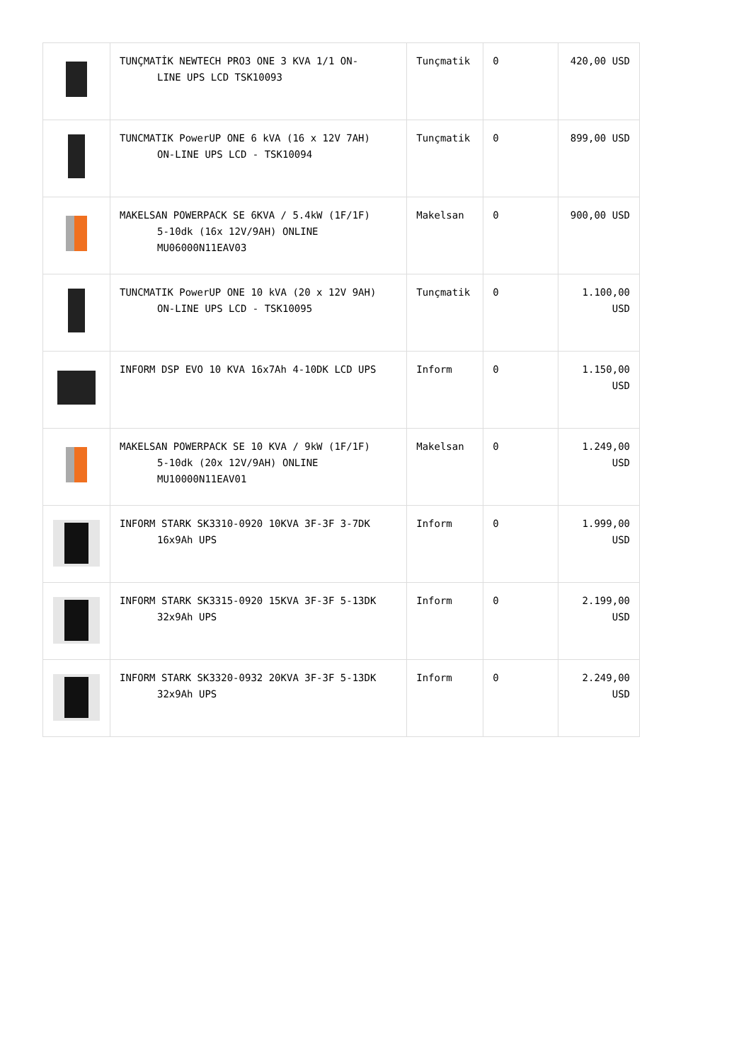| | TUNÇMATİK NEWTECH PRO3 ONE 3 KVA 1/1 ON- LINE UPS LCD TSK10093 | Tunçmatik | 0 | 420,00 USD |
| | TUNCMATIK PowerUP ONE 6 kVA (16 x 12V 7AH) ON-LINE UPS LCD - TSK10094 | Tunçmatik | 0 | 899,00 USD |
| | MAKELSAN POWERPACK SE 6KVA / 5.4kW (1F/1F) 5-10dk (16x 12V/9AH) ONLINE MU06000N11EAV03 | Makelsan | 0 | 900,00 USD |
| | TUNCMATIK PowerUP ONE 10 kVA (20 x 12V 9AH) ON-LINE UPS LCD - TSK10095 | Tunçmatik | 0 | 1.100,00 USD |
| | INFORM DSP EVO 10 KVA 16x7Ah 4-10DK LCD UPS | Inform | 0 | 1.150,00 USD |
| | MAKELSAN POWERPACK SE 10 KVA / 9kW (1F/1F) 5-10dk (20x 12V/9AH) ONLINE MU10000N11EAV01 | Makelsan | 0 | 1.249,00 USD |
| | INFORM STARK SK3310-0920 10KVA 3F-3F 3-7DK 16x9Ah UPS | Inform | 0 | 1.999,00 USD |
| | INFORM STARK SK3315-0920 15KVA 3F-3F 5-13DK 32x9Ah UPS | Inform | 0 | 2.199,00 USD |
| | INFORM STARK SK3320-0932 20KVA 3F-3F 5-13DK 32x9Ah UPS | Inform | 0 | 2.249,00 USD |